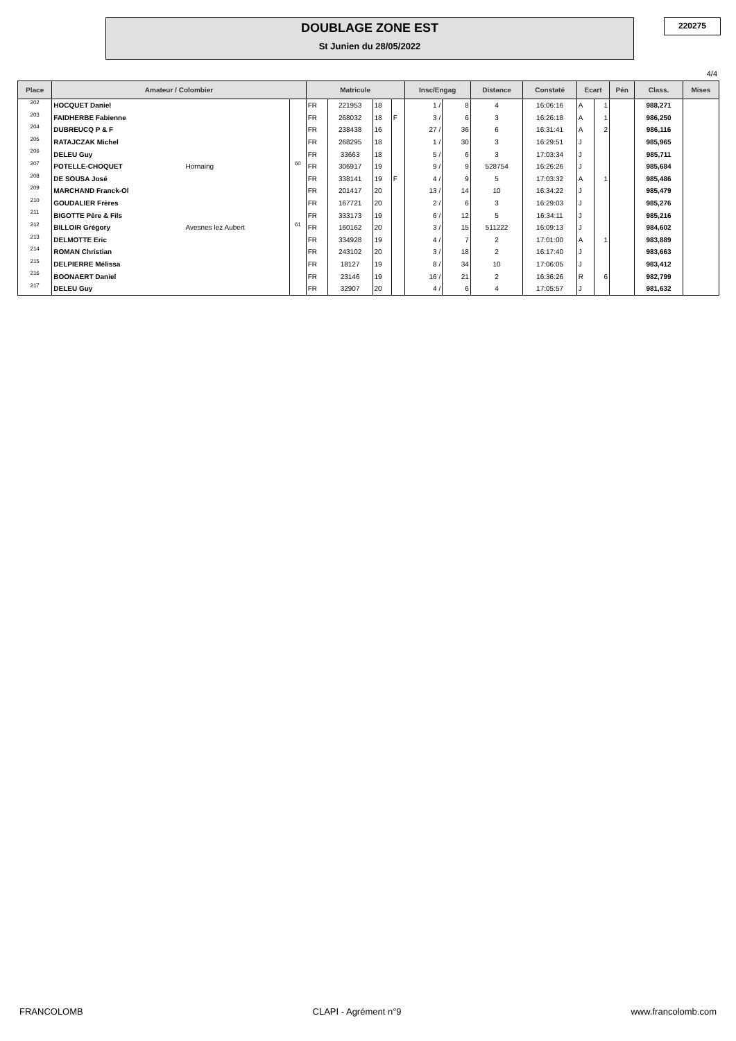DOUBLAGE ZONE EST
St Junien du 28/05/2022
220275
4/4
| Place | Amateur / Colombier | | | Matricule | | | | Insc/Engag | | Distance | Constaté | Ecart | | Pén | Class. | Mises |
| --- | --- | --- | --- | --- | --- | --- | --- | --- | --- | --- | --- | --- | --- | --- | --- | --- |
| 202 | HOCQUET Daniel | | | FR | 221953 | 18 | | 1 / | 8 | 4 | 16:06:16 | A | 1 | | 988,271 | |
| 203 | FAIDHERBE Fabienne | | | FR | 268032 | 18 | F | 3 / | 6 | 3 | 16:26:18 | A | 1 | | 986,250 | |
| 204 | DUBREUCQ P & F | | | FR | 238438 | 16 | | 27 / | 36 | 6 | 16:31:41 | A | 2 | | 986,116 | |
| 205 | RATAJCZAK Michel | | | FR | 268295 | 18 | | 1 / | 30 | 3 | 16:29:51 | J | | | 985,965 | |
| 206 | DELEU Guy | | | FR | 33663 | 18 | | 5 / | 6 | 3 | 17:03:34 | J | | | 985,711 | |
| 207 | POTELLE-CHOQUET | Hornaing | 60 | FR | 306917 | 19 | | 9 / | 9 | 528754 | 16:26:26 | J | | | 985,684 | |
| 208 | DE SOUSA José | | | FR | 338141 | 19 | F | 4 / | 9 | 5 | 17:03:32 | A | 1 | | 985,486 | |
| 209 | MARCHAND Franck-Ol | | | FR | 201417 | 20 | | 13 / | 14 | 10 | 16:34:22 | J | | | 985,479 | |
| 210 | GOUDALIER Frères | | | FR | 167721 | 20 | | 2 / | 6 | 3 | 16:29:03 | J | | | 985,276 | |
| 211 | BIGOTTE Père & Fils | | | FR | 333173 | 19 | | 6 / | 12 | 5 | 16:34:11 | J | | | 985,216 | |
| 212 | BILLOIR Grégory | Avesnes lez Aubert | 61 | FR | 160162 | 20 | | 3 / | 15 | 511222 | 16:09:13 | J | | | 984,602 | |
| 213 | DELMOTTE Eric | | | FR | 334928 | 19 | | 4 / | 7 | 2 | 17:01:00 | A | 1 | | 983,889 | |
| 214 | ROMAN Christian | | | FR | 243102 | 20 | | 3 / | 18 | 2 | 16:17:40 | J | | | 983,663 | |
| 215 | DELPIERRE Mélissa | | | FR | 18127 | 19 | | 8 / | 34 | 10 | 17:06:05 | J | | | 983,412 | |
| 216 | BOONAERT Daniel | | | FR | 23146 | 19 | | 16 / | 21 | 2 | 16:36:26 | R | 6 | | 982,799 | |
| 217 | DELEU Guy | | | FR | 32907 | 20 | | 4 / | 6 | 4 | 17:05:57 | J | | | 981,632 | |
FRANCOLOMB CLAPI - Agrément n°9 www.francolomb.com